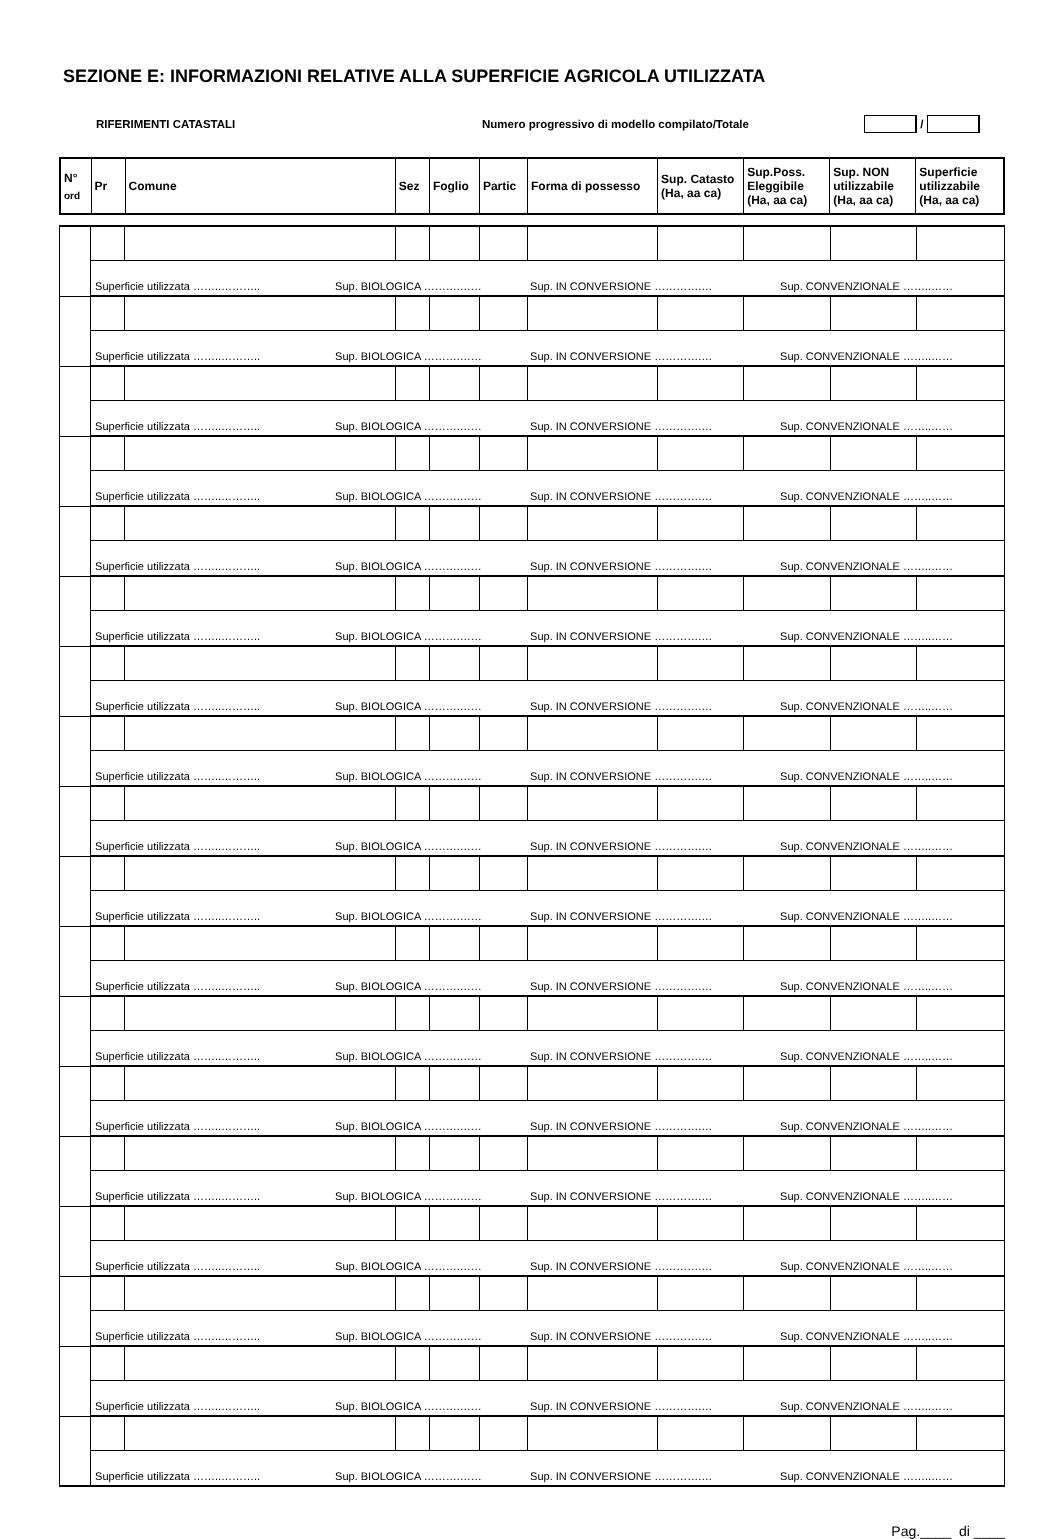SEZIONE E: INFORMAZIONI RELATIVE ALLA SUPERFICIE AGRICOLA UTILIZZATA
RIFERIMENTI CATASTALI Numero progressivo di modello compilato/Totale /
| N° <sub>ord</sub> | Pr | Comune | Sez | Foglio | Partic | Forma di possesso | Sup. Catasto (Ha, aa ca) | Sup.Poss. Eleggibile (Ha, aa ca) | Sup. NON utilizzabile (Ha, aa ca) | Superficie utilizzabile (Ha, aa ca) |
| | Superficie utilizzata ……..……….. Sup. BIOLOGICA ……….…… Sup. IN CONVERSIONE ………….… Sup. CONVENZIONALE ……..…… | | | | | | | | | |
| | Superficie utilizzata ……..……….. Sup. BIOLOGICA ……….…… Sup. IN CONVERSIONE ………….… Sup. CONVENZIONALE ……..…… | | | | | | | | | |
| | Superficie utilizzata ……..……….. Sup. BIOLOGICA ……….…… Sup. IN CONVERSIONE ………….… Sup. CONVENZIONALE ……..…… | | | | | | | | | |
| | Superficie utilizzata ……..……….. Sup. BIOLOGICA ……….…… Sup. IN CONVERSIONE ………….… Sup. CONVENZIONALE ……..…… | | | | | | | | | |
| | Superficie utilizzata ……..……….. Sup. BIOLOGICA ……….…… Sup. IN CONVERSIONE ………….… Sup. CONVENZIONALE ……..…… | | | | | | | | | |
| | Superficie utilizzata ……..……….. Sup. BIOLOGICA ……….…… Sup. IN CONVERSIONE ………….… Sup. CONVENZIONALE ……..…… | | | | | | | | | |
| | Superficie utilizzata ……..……….. Sup. BIOLOGICA ……….…… Sup. IN CONVERSIONE ………….… Sup. CONVENZIONALE ……..…… | | | | | | | | | |
| | Superficie utilizzata ……..……….. Sup. BIOLOGICA ……….…… Sup. IN CONVERSIONE ………….… Sup. CONVENZIONALE ……..…… | | | | | | | | | |
| | Superficie utilizzata ……..……….. Sup. BIOLOGICA ……….…… Sup. IN CONVERSIONE ………….… Sup. CONVENZIONALE ……..…… | | | | | | | | | |
| | Superficie utilizzata ……..……….. Sup. BIOLOGICA ……….…… Sup. IN CONVERSIONE ………….… Sup. CONVENZIONALE ……..…… | | | | | | | | | |
| | Superficie utilizzata ……..……….. Sup. BIOLOGICA ……….…… Sup. IN CONVERSIONE ………….… Sup. CONVENZIONALE ……..…… | | | | | | | | | |
| | Superficie utilizzata ……..……….. Sup. BIOLOGICA ……….…… Sup. IN CONVERSIONE ………….… Sup. CONVENZIONALE ……..…… | | | | | | | | | |
| | Superficie utilizzata ……..……….. Sup. BIOLOGICA ……….…… Sup. IN CONVERSIONE ………….… Sup. CONVENZIONALE ……..…… | | | | | | | | | |
| | Superficie utilizzata ……..……….. Sup. BIOLOGICA ……….…… Sup. IN CONVERSIONE ………….… Sup. CONVENZIONALE ……..…… | | | | | | | | | |
| | Superficie utilizzata ……..……….. Sup. BIOLOGICA ……….…… Sup. IN CONVERSIONE ………….… Sup. CONVENZIONALE ……..…… | | | | | | | | | |
| | Superficie utilizzata ……..……….. Sup. BIOLOGICA ……….…… Sup. IN CONVERSIONE ………….… Sup. CONVENZIONALE ……..…… | | | | | | | | | |
| | Superficie utilizzata ……..……….. Sup. BIOLOGICA ……….…… Sup. IN CONVERSIONE ………….… Sup. CONVENZIONALE ……..…… | | | | | | | | | |
| | Superficie utilizzata ……..……….. Sup. BIOLOGICA ……….…… Sup. IN CONVERSIONE ………….… Sup. CONVENZIONALE ……..…… | | | | | | | | | |
Pag.____ di ____